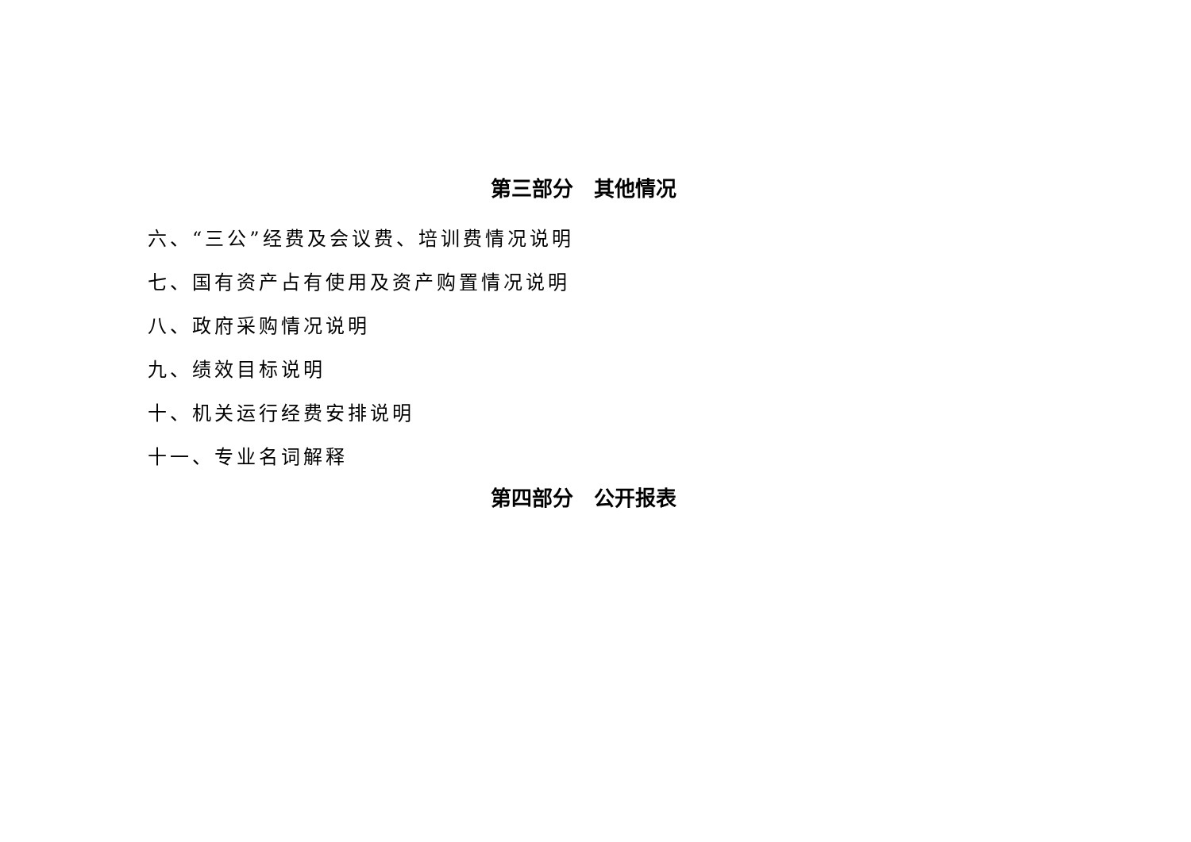第三部分　其他情况
六、“三公”经费及会议费、培训费情况说明
七、国有资产占有使用及资产购置情况说明
八、政府采购情况说明
九、绩效目标说明
十、机关运行经费安排说明
十一、专业名词解释
第四部分　公开报表